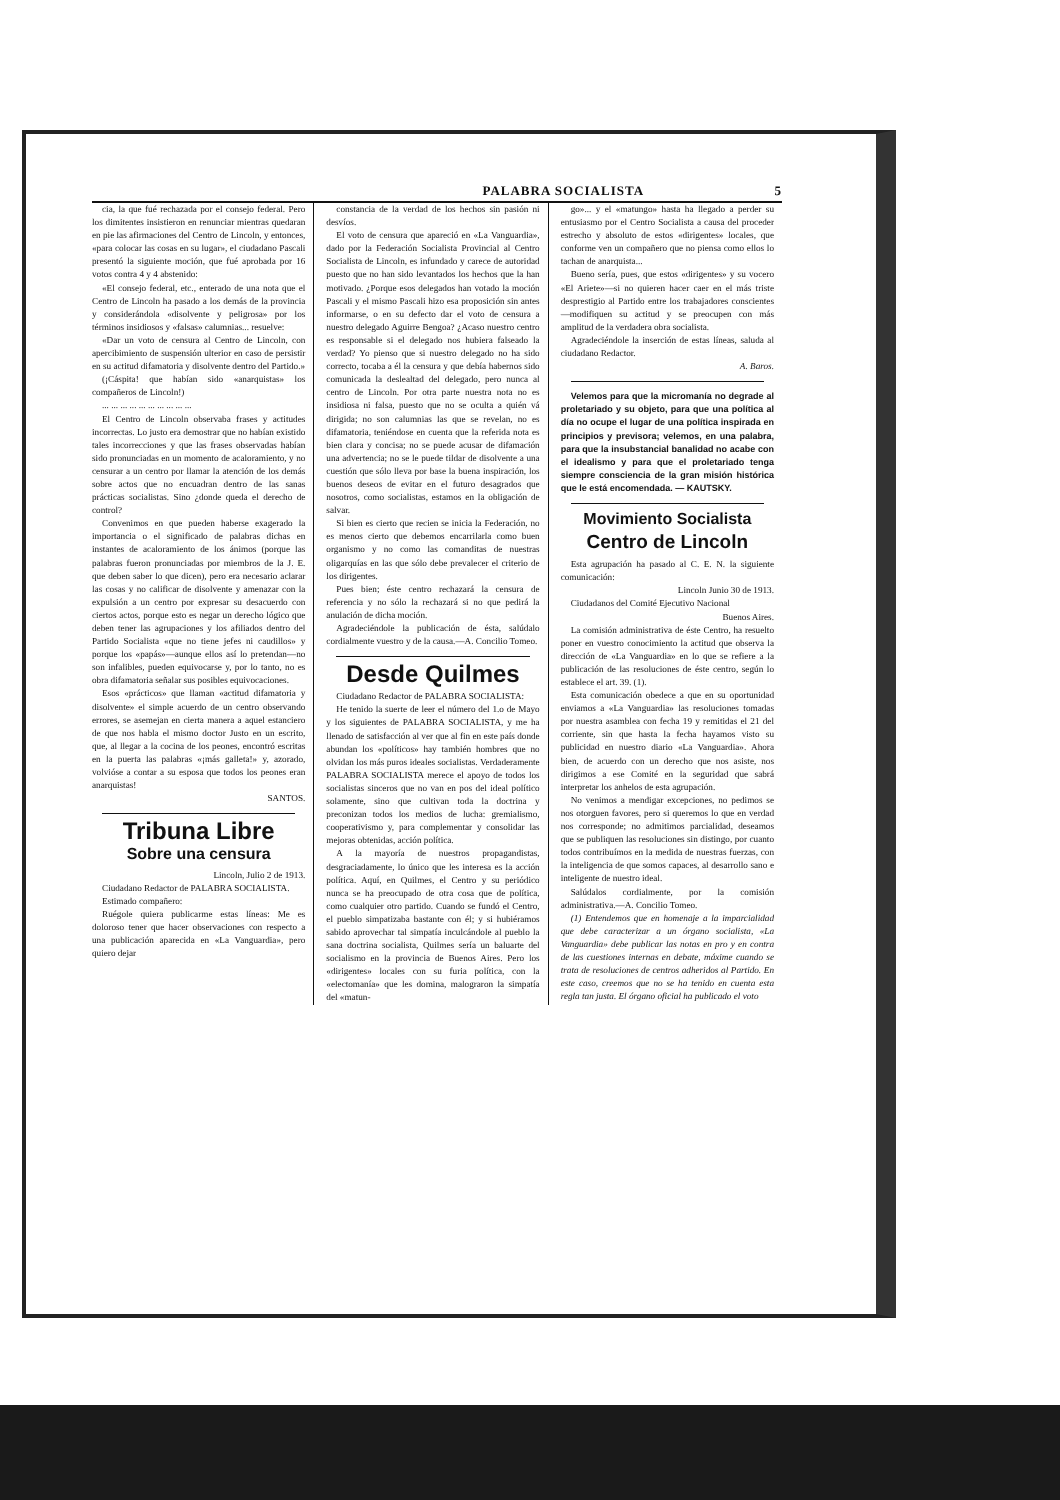PALABRA SOCIALISTA 5
cia, la que fué rechazada por el consejo federal. Pero los dimitentes insistieron en renunciar mientras quedaran en pie las afirmaciones del Centro de Lincoln, y entonces, «para colocar las cosas en su lugar», el ciudadano Pascali presentó la siguiente moción, que fué aprobada por 16 votos contra 4 y 4 abstenido:
«El consejo federal, etc., enterado de una nota que el Centro de Lincoln ha pasado a los demás de la provincia y considerándola «disolvente y peligrosa» por los términos insidiosos y «falsas» calumnias... resuelve:
«Dar un voto de censura al Centro de Lincoln, con apercibimiento de suspensión ulterior en caso de persistir en su actitud difamatoria y disolvente dentro del Partido.»
(¡Cáspita! que habían sido «anarquistas» los compañeros de Lincoln!)
... ... ... ... ... ... ... ... ... ...
El Centro de Lincoln observaba frases y actitudes incorrectas. Lo justo era demostrar que no habían existido tales incorrecciones y que las frases observadas habían sido pronunciadas en un momento de acaloramiento, y no censurar a un centro por llamar la atención de los demás sobre actos que no encuadran dentro de las sanas prácticas socialistas. Sino ¿donde queda el derecho de control?
Convenimos en que pueden haberse exagerado la importancia o el significado de palabras dichas en instantes de acaloramiento de los ánimos (porque las palabras fueron pronunciadas por miembros de la J. E. que deben saber lo que dicen), pero era necesario aclarar las cosas y no calificar de disolvente y amenazar con la expulsión a un centro por expresar su desacuerdo con ciertos actos, porque esto es negar un derecho lógico que deben tener las agrupaciones y los afiliados dentro del Partido Socialista «que no tiene jefes ni caudillos» y porque los «papás»—aunque ellos así lo pretendan—no son infalibles, pueden equivocarse y, por lo tanto, no es obra difamatoria señalar sus posibles equivocaciones.
Esos «prácticos» que llaman «actitud difamatoria y disolvente» el simple acuerdo de un centro observando errores, se asemejan en cierta manera a aquel estanciero de que nos habla el mismo doctor Justo en un escrito, que, al llegar a la cocina de los peones, encontró escritas en la puerta las palabras «¡más galleta!» y, azorado, volvióse a contar a su esposa que todos los peones eran anarquistas!
SANTOS.
Tribuna Libre
Sobre una censura
Lincoln, Julio 2 de 1913.
Ciudadano Redactor de PALABRA SOCIALISTA.
Estimado compañero:
Ruégole quiera publicarme estas líneas: Me es doloroso tener que hacer observaciones con respecto a una publicación aparecida en «La Vanguardia», pero quiero dejar
constancia de la verdad de los hechos sin pasión ni desvíos.
El voto de censura que apareció en «La Vanguardia», dado por la Federación Socialista Provincial al Centro Socialista de Lincoln, es infundado y carece de autoridad puesto que no han sido levantados los hechos que la han motivado. ¿Porque esos delegados han votado la moción Pascali y el mismo Pascali hizo esa proposición sin antes informarse, o en su defecto dar el voto de censura a nuestro delegado Aguirre Bengoa? ¿Acaso nuestro centro es responsable si el delegado nos hubiera falseado la verdad? Yo pienso que si nuestro delegado no ha sido correcto, tocaba a él la censura y que debía habernos sido comunicada la deslealtad del delegado, pero nunca al centro de Lincoln. Por otra parte nuestra nota no es insidiosa ni falsa, puesto que no se oculta a quién vá dirigida; no son calumnias las que se revelan, no es difamatoria, teniéndose en cuenta que la referida nota es bien clara y concisa; no se puede acusar de difamación una advertencia; no se le puede tildar de disolvente a una cuestión que sólo lleva por base la buena inspiración, los buenos deseos de evitar en el futuro desagrados que nosotros, como socialistas, estamos en la obligación de salvar.
Si bien es cierto que recien se inicia la Federación, no es menos cierto que debemos encarrilarla como buen organismo y no como las comanditas de nuestras oligarquías en las que sólo debe prevalecer el criterio de los dirigentes.
Pues bien; éste centro rechazará la censura de referencia y no sólo la rechazará si no que pedirá la anulación de dicha moción.
Agradeciéndole la publicación de ésta, salúdalo cordialmente vuestro y de la causa.—A. Concilio Tomeo.
Desde Quilmes
Ciudadano Redactor de PALABRA SOCIALISTA:
He tenido la suerte de leer el número del 1.o de Mayo y los siguientes de PALABRA SOCIALISTA, y me ha llenado de satisfacción al ver que al fin en este país donde abundan los «políticos» hay también hombres que no olvidan los más puros ideales socialistas. Verdaderamente PALABRA SOCIALISTA merece el apoyo de todos los socialistas sinceros que no van en pos del ideal político solamente, sino que cultivan toda la doctrina y preconizan todos los medios de lucha: gremialismo, cooperativismo y, para complementar y consolidar las mejoras obtenidas, acción política.
A la mayoría de nuestros propagandistas, desgraciadamente, lo único que les interesa es la acción política. Aquí, en Quilmes, el Centro y su periódico nunca se ha preocupado de otra cosa que de política, como cualquier otro partido. Cuando se fundó el Centro, el pueblo simpatizaba bastante con él; y si hubiéramos sabido aprovechar tal simpatía inculcándole al pueblo la sana doctrina socialista, Quilmes sería un baluarte del socialismo en la provincia de Buenos Aires. Pero los «dirigentes» locales con su furia política, con la «electomanía» que les domina, malograron la simpatía del «matun-
go»... y el «matungo» hasta ha llegado a perder su entusiasmo por el Centro Socialista a causa del proceder estrecho y absoluto de estos «dirigentes» locales, que conforme ven un compañero que no piensa como ellos lo tachan de anarquista...
Bueno sería, pues, que estos «dirigentes» y su vocero «El Ariete»—si no quieren hacer caer en el más triste desprestigio al Partido entre los trabajadores conscientes—modifiquen su actitud y se preocupen con más amplitud de la verdadera obra socialista.
Agradeciéndole la inserción de estas líneas, saluda al ciudadano Redactor.
A. Baros.
Velemos para que la micromanía no degrade al proletariado y su objeto, para que una política al día no ocupe el lugar de una política inspirada en principios y previsora; velemos, en una palabra, para que la insubstancial banalidad no acabe con el idealismo y para que el proletariado tenga siempre consciencia de la gran misión histórica que le está encomendada. — KAUTSKY.
Movimiento Socialista
Centro de Lincoln
Esta agrupación ha pasado al C. E. N. la siguiente comunicación:
Lincoln Junio 30 de 1913.
Ciudadanos del Comité Ejecutivo Nacional
Buenos Aires.
La comisión administrativa de éste Centro, ha resuelto poner en vuestro conocimiento la actitud que observa la dirección de «La Vanguardia» en lo que se refiere a la publicación de las resoluciones de éste centro, según lo establece el art. 39. (1).
Esta comunicación obedece a que en su oportunidad enviamos a «La Vanguardia» las resoluciones tomadas por nuestra asamblea con fecha 19 y remitidas el 21 del corriente, sin que hasta la fecha hayamos visto su publicidad en nuestro diario «La Vanguardia». Ahora bien, de acuerdo con un derecho que nos asiste, nos dirigimos a ese Comité en la seguridad que sabrá interpretar los anhelos de esta agrupación.
No venimos a mendigar excepciones, no pedimos se nos otorguen favores, pero si queremos lo que en verdad nos corresponde; no admitimos parcialidad, deseamos que se publiquen las resoluciones sin distingo, por cuanto todos contribuímos en la medida de nuestras fuerzas, con la inteligencia de que somos capaces, al desarrollo sano e inteligente de nuestro ideal.
Salúdalos cordialmente, por la comisión administrativa.—A. Concilio Tomeo.
(1) Entendemos que en homenaje a la imparcialidad que debe caracterizar a un órgano socialista, «La Vanguardia» debe publicar las notas en pro y en contra de las cuestiones internas en debate, máxime cuando se trata de resoluciones de centros adheridos al Partido. En este caso, creemos que no se ha tenido en cuenta esta regla tan justa. El órgano oficial ha publicado el voto